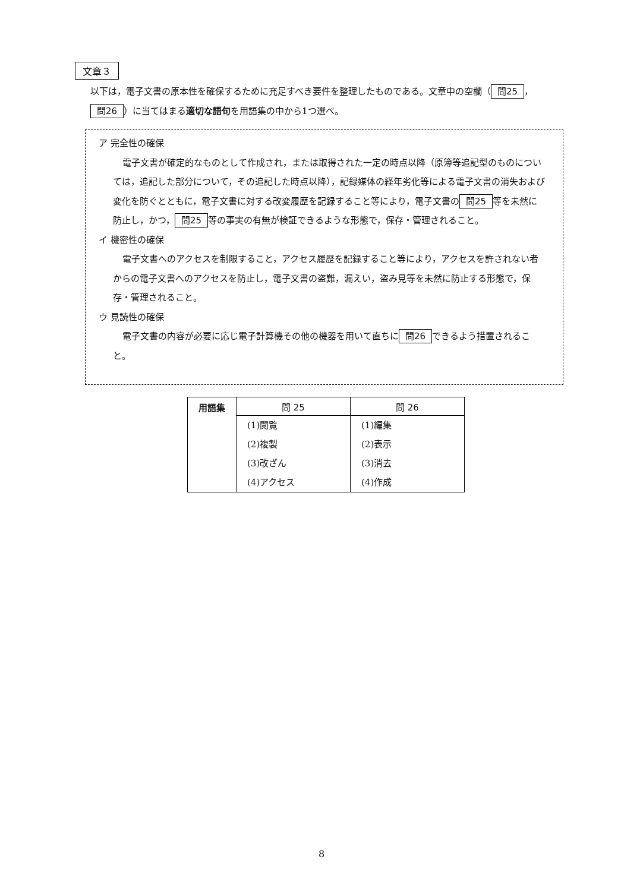文章３
以下は，電子文書の原本性を確保するために充足すべき要件を整理したものである。文章中の空欄（ 問25 ， 問26 ）に当てはまる適切な語句を用語集の中から1つ選べ。
ア 完全性の確保
電子文書が確定的なものとして作成され，または取得された一定の時点以降（原簿等追記型のものについては，追記した部分について，その追記した時点以降），記録媒体の経年劣化等による電子文書の消失および変化を防ぐとともに，電子文書に対する改変履歴を記録すること等により，電子文書の 問25 等を未然に防止し，かつ， 問25 等の事実の有無が検証できるような形態で，保存・管理されること。
イ 機密性の確保
電子文書へのアクセスを制限すること，アクセス履歴を記録すること等により，アクセスを許されない者からの電子文書へのアクセスを防止し，電子文書の盗難，漏えい，盗み見等を未然に防止する形態で，保存・管理されること。
ウ 見読性の確保
電子文書の内容が必要に応じ電子計算機その他の機器を用いて直ちに 問26 できるよう措置されること。
| 用語集 | 問 25 | 問 26 |
| --- | --- | --- |
| | (1)閲覧 | (1)編集 |
| | (2)複製 | (2)表示 |
| | (3)改ざん | (3)消去 |
| | (4)アクセス | (4)作成 |
8